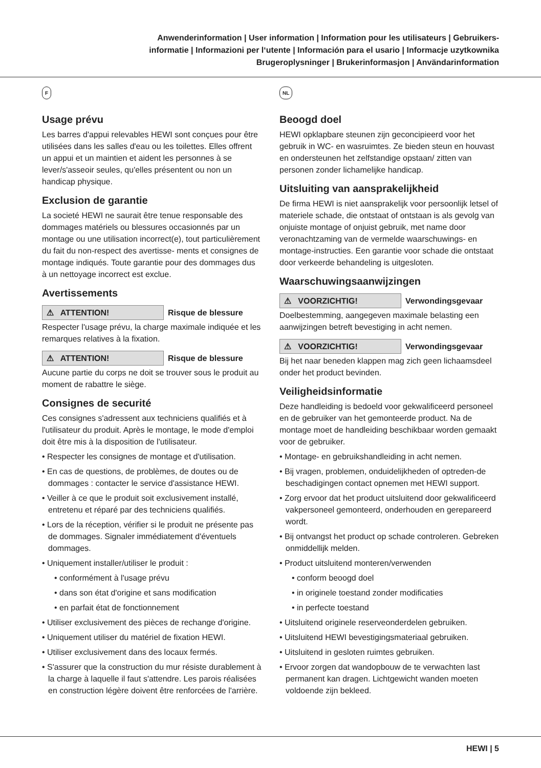Anwenderinformation | User information | Information pour les utilisateurs | Gebruikers-
informatie | Informazioni per l‘utente | Información para el usario | Informacje uzytkownika
Brugeroplysninger | Brukerinformasjon | Användarinformation
F
Usage prévu
Les barres d'appui relevables HEWI sont conçues pour être utilisées dans les salles d'eau ou les toilettes. Elles offrent un appui et un maintien et aident les personnes à se lever/s'asseoir seules, qu'elles présentent ou non un handicap physique.
Exclusion de garantie
La societé HEWI ne saurait être tenue responsable des dommages matériels ou blessures occasionnés par un montage ou une utilisation incorrect(e), tout particulièrement du fait du non-respect des avertisse- ments et consignes de montage indiqués. Toute garantie pour des dommages dus à un nettoyage incorrect est exclue.
Avertissements
⚠ ATTENTION! Risque de blessure
Respecter l'usage prévu, la charge maximale indiquée et les remarques relatives à la fixation.
⚠ ATTENTION! Risque de blessure
Aucune partie du corps ne doit se trouver sous le produit au moment de rabattre le siège.
Consignes de securité
Ces consignes s'adressent aux techniciens qualifiés et à l'utilisateur du produit. Après le montage, le mode d'emploi doit être mis à la disposition de l'utilisateur.
• Respecter les consignes de montage et d'utilisation.
• En cas de questions, de problèmes, de doutes ou de dommages : contacter le service d'assistance HEWI.
• Veiller à ce que le produit soit exclusivement installé, entretenu et réparé par des techniciens qualifiés.
• Lors de la réception, vérifier si le produit ne présente pas de dommages. Signaler immédiatement d'éventuels dommages.
• Uniquement installer/utiliser le produit :
• conformément à l'usage prévu
• dans son état d'origine et sans modification
• en parfait état de fonctionnement
• Utiliser exclusivement des pièces de rechange d'origine.
• Uniquement utiliser du matériel de fixation HEWI.
• Utiliser exclusivement dans des locaux fermés.
• S'assurer que la construction du mur résiste durablement à la charge à laquelle il faut s'attendre. Les parois réalisées en construction légère doivent être renforcées de l'arrière.
NL
Beoogd doel
HEWI opklapbare steunen zijn geconcipieerd voor het gebruik in WC- en wasruimtes. Ze bieden steun en houvast en ondersteunen het zelfstandige opstaan/ zitten van personen zonder lichamelijke handicap.
Uitsluiting van aansprakelijkheid
De firma HEWI is niet aansprakelijk voor persoonlijk letsel of materiele schade, die ontstaat of ontstaan is als gevolg van onjuiste montage of onjuist gebruik, met name door veronachtzaming van de vermelde waarschuwings- en montage-instructies. Een garantie voor schade die ontstaat door verkeerde behandeling is uitgesloten.
Waarschuwingsaanwijzingen
⚠ VOORZICHTIG! Verwondingsgevaar
Doelbestemming, aangegeven maximale belasting een aanwijzingen betreft bevestiging in acht nemen.
⚠ VOORZICHTIG! Verwondingsgevaar
Bij het naar beneden klappen mag zich geen lichaamsdeel onder het product bevinden.
Veiligheidsinformatie
Deze handleiding is bedoeld voor gekwalificeerd personeel en de gebruiker van het gemonteerde product. Na de montage moet de handleiding beschikbaar worden gemaakt voor de gebruiker.
• Montage- en gebruikshandleiding in acht nemen.
• Bij vragen, problemen, onduidelijkheden of optreden-de beschadigingen contact opnemen met HEWI support.
• Zorg ervoor dat het product uitsluitend door gekwalificeerd vakpersoneel gemonteerd, onderhouden en gerepareerd wordt.
• Bij ontvangst het product op schade controleren. Gebreken onmiddellijk melden.
• Product uitsluitend monteren/verwenden
• conform beoogd doel
• in originele toestand zonder modificaties
• in perfecte toestand
• Uitsluitend originele reserveonderdelen gebruiken.
• Uitsluitend HEWI bevestigingsmateriaal gebruiken.
• Uitsluitend in gesloten ruimtes gebruiken.
• Ervoor zorgen dat wandopbouw de te verwachten last permanent kan dragen. Lichtgewicht wanden moeten voldoende zijn bekleed.
HEWI | 5